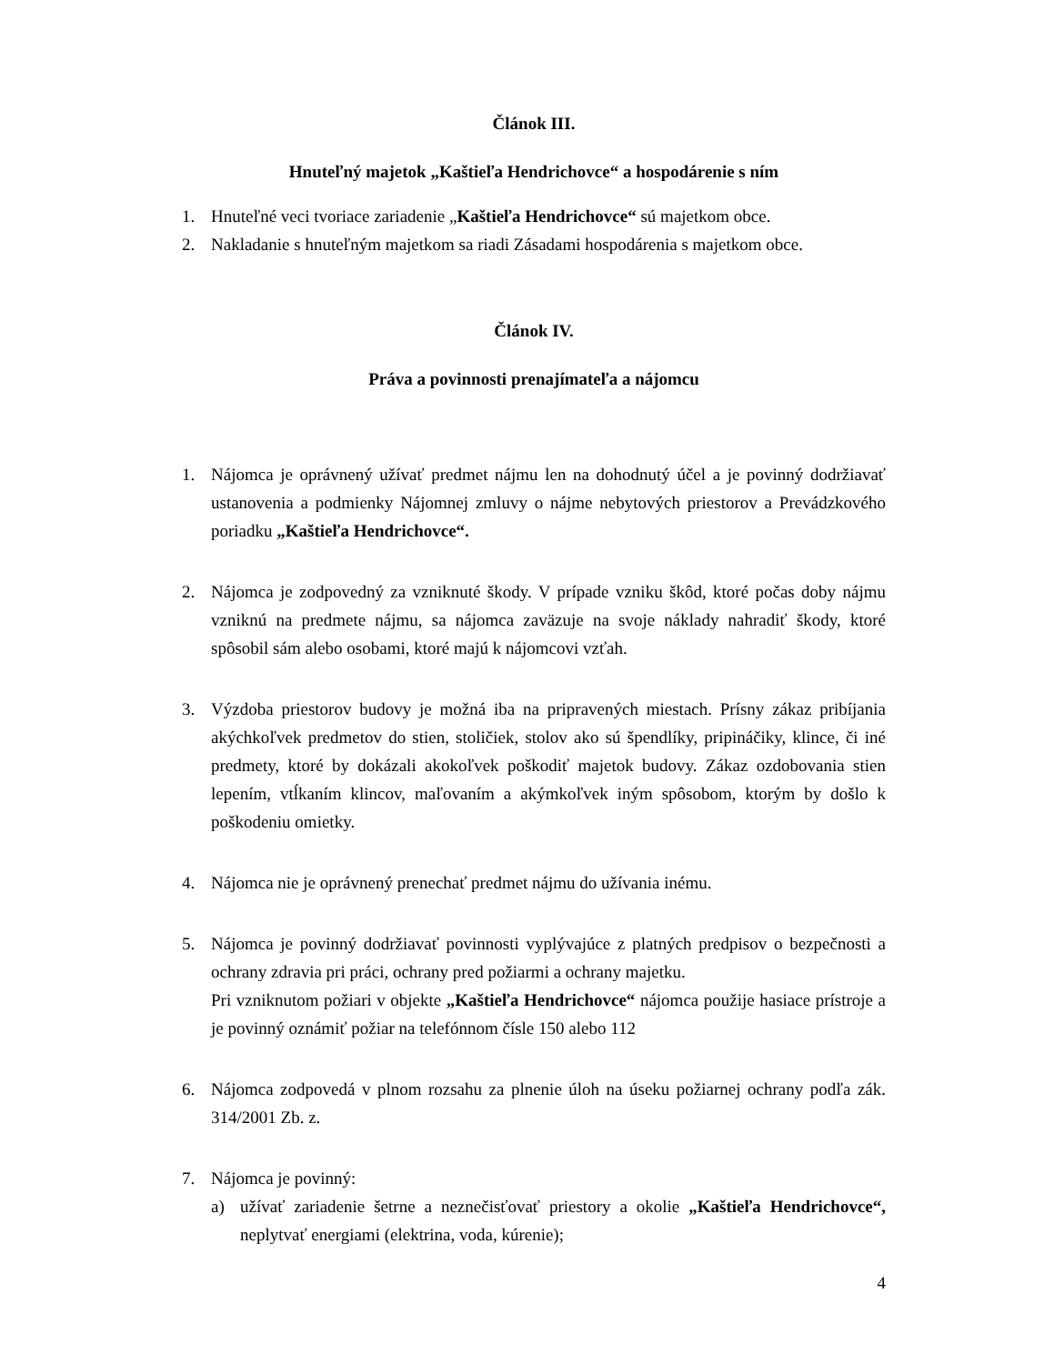Článok III.
Hnuteľný majetok „Kaštieľa Hendrichovce“ a hospodárenie s ním
1. Hnuteľné veci tvoriace zariadenie „Kaštieľa Hendrichovce“ sú majetkom obce.
2. Nakladanie s hnuteľným majetkom sa riadi Zásadami hospodárenia s majetkom obce.
Článok IV.
Práva a povinnosti prenajímateľa a nájomcu
1. Nájomca je oprávnený užívať predmet nájmu len na dohodnutý účel a je povinný dodržiavať ustanovenia a podmienky Nájomnej zmluvy o nájme nebytových priestorov a Prevádzkového poriadku „Kaštieľa Hendrichovce“.
2. Nájomca je zodpovedný za vzniknuté škody. V prípade vzniku škôd, ktoré počas doby nájmu vzniknú na predmete nájmu, sa nájomca zaväzuje na svoje náklady nahradiť škody, ktoré spôsobil sám alebo osobami, ktoré majú k nájomcovi vzťah.
3. Výzdoba priestorov budovy je možná iba na pripravených miestach. Prísny zákaz pribíjania akýchkoľvek predmetov do stien, stoličiek, stolov ako sú špendlíky, pripináčiky, klince, či iné predmety, ktoré by dokázali akokoľvek poškodiť majetok budovy. Zákaz ozdobovania stien lepením, vtĺkaním klincov, maľovaním a akýmkoľvek iným spôsobom, ktorým by došlo k poškodeniu omietky.
4. Nájomca nie je oprávnený prenechať predmet nájmu do užívania inému.
5. Nájomca je povinný dodržiavať povinnosti vyplývajúce z platných predpisov o bezpečnosti a ochrany zdravia pri práci, ochrany pred požiarmi a ochrany majetku.
Pri vzniknutom požiari v objekte „Kaštieľa Hendrichovce“ nájomca použije hasiace prístroje a je povinný oznámiť požiar na telefónnom čísle 150 alebo 112
6. Nájomca zodpovedá v plnom rozsahu za plnenie úloh na úseku požiarnej ochrany podľa zák. 314/2001 Zb. z.
7. Nájomca je povinný:
a) užívať zariadenie šetrne a neznečisťovať priestory a okolie „Kaštieľa Hendrichovce“, neplytvať energiami (elektrina, voda, kúrenie);
4